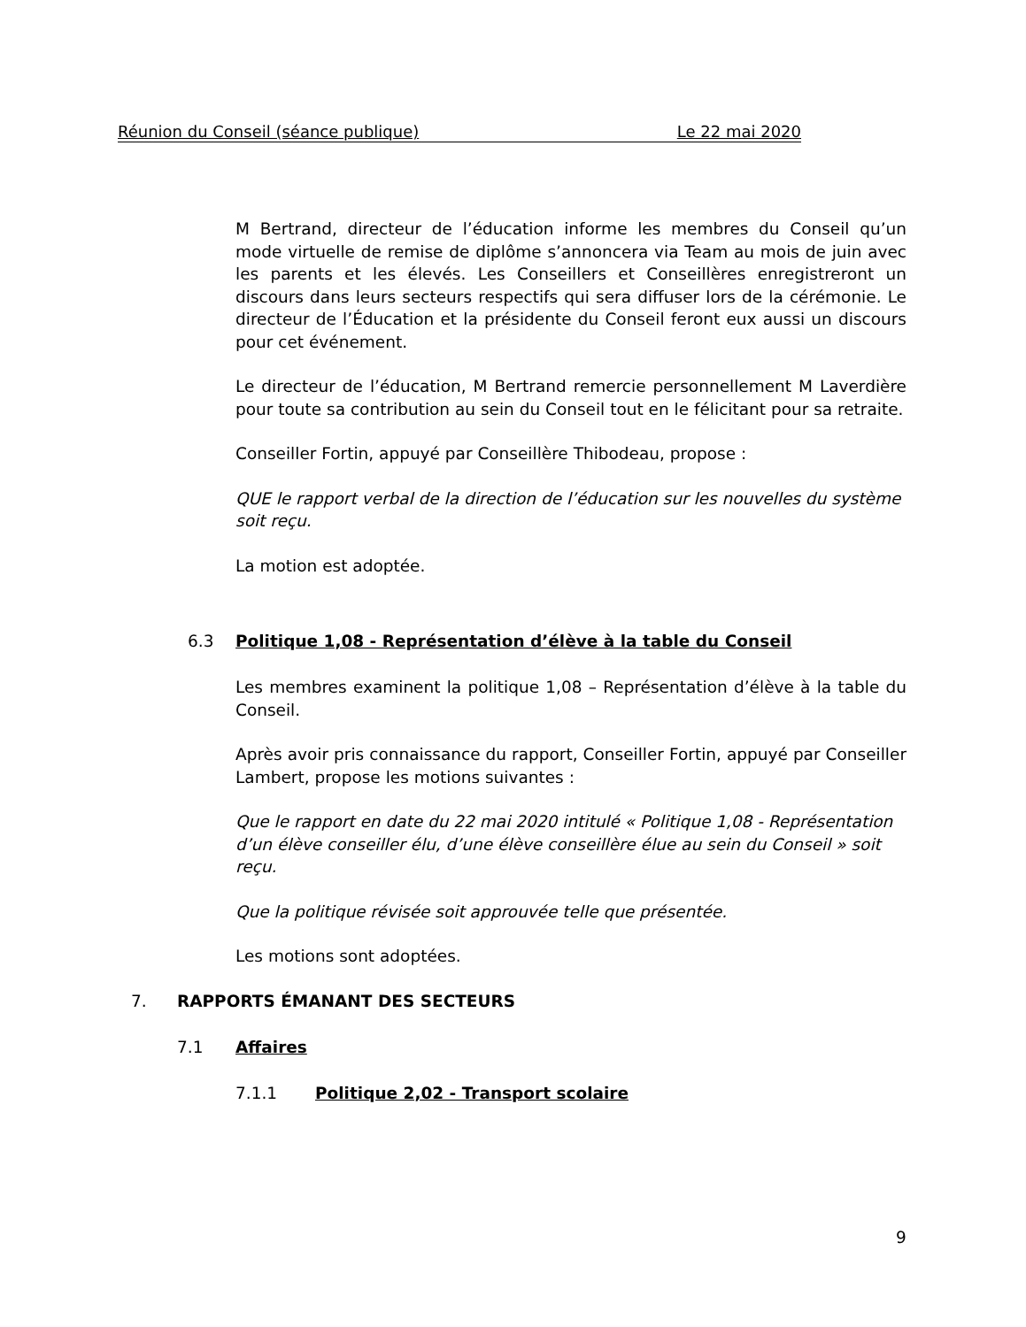Réunion du Conseil (séance publique) Le 22 mai 2020
M Bertrand, directeur de l’éducation informe les membres du Conseil qu’un mode virtuelle de remise de diplôme s’annoncera via Team au mois de juin avec les parents et les élevés. Les Conseillers et Conseillères enregistreront un discours dans leurs secteurs respectifs qui sera diffuser lors de la cérémonie. Le directeur de l’Éducation et la présidente du Conseil feront eux aussi un discours pour cet événement.
Le directeur de l’éducation, M Bertrand remercie personnellement M Laverdière pour toute sa contribution au sein du Conseil tout en le félicitant pour sa retraite.
Conseiller Fortin, appuyé par Conseillère Thibodeau, propose :
QUE le rapport verbal de la direction de l’éducation sur les nouvelles du système soit reçu.
La motion est adoptée.
6.3 Politique 1,08 - Représentation d’élève à la table du Conseil
Les membres examinent la politique 1,08 – Représentation d’élève à la table du Conseil.
Après avoir pris connaissance du rapport, Conseiller Fortin, appuyé par Conseiller Lambert, propose les motions suivantes :
Que le rapport en date du 22 mai 2020 intitulé « Politique 1,08 - Représentation d’un élève conseiller élu, d’une élève conseillère élue au sein du Conseil » soit reçu.
Que la politique révisée soit approuvée telle que présentée.
Les motions sont adoptées.
7. RAPPORTS ÉMANANT DES SECTEURS
7.1 Affaires
7.1.1 Politique 2,02 - Transport scolaire
9